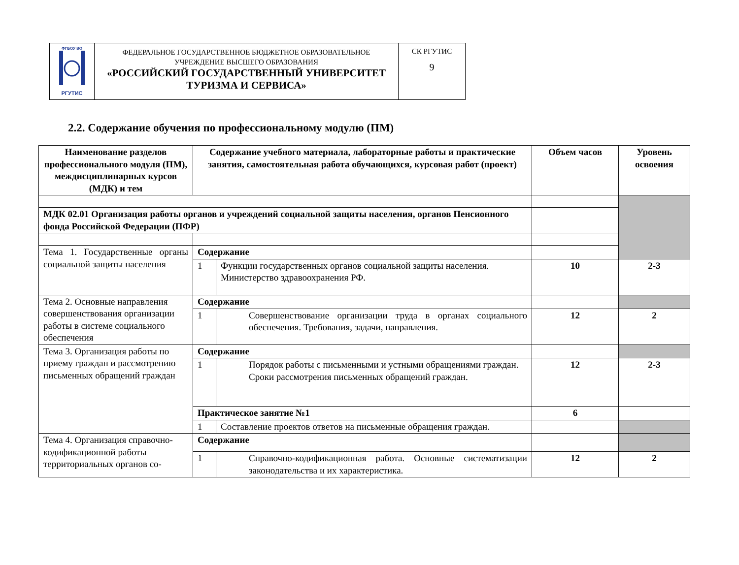| ФГБОУ ВО РГУТИС | ФЕДЕРАЛЬНОЕ ГОСУДАРСТВЕННОЕ БЮДЖЕТНОЕ ОБРАЗОВАТЕЛЬНОЕ УЧРЕЖДЕНИЕ ВЫСШЕГО ОБРАЗОВАНИЯ «РОССИЙСКИЙ ГОСУДАРСТВЕННЫЙ УНИВЕРСИТЕТ ТУРИЗМА И СЕРВИСА» | СК РГУТИС 9 |
2.2. Содержание обучения по профессиональному модулю (ПМ)
| Наименование разделов профессионального модуля (ПМ), междисциплинарных курсов (МДК) и тем | Содержание учебного материала, лабораторные работы и практические занятия, самостоятельная работа обучающихся, курсовая работ (проект) | | Объем часов | Уровень освоения |
| --- | --- | --- | --- | --- |
| МДК 02.01 Организация работы органов и учреждений социальной защиты населения, органов Пенсионного фонда Российской Федерации (ПФР) | | | | |
| Тема 1. Государственные органы социальной защиты населения | Содержание | | | |
| | 1 | Функции государственных органов социальной защиты населения. Министерство здравоохранения РФ. | 10 | 2-3 |
| Тема 2. Основные направления совершенствования организации работы в системе социального обеспечения | Содержание | | | |
| | 1 | Совершенствование организации труда в органах социального обеспечения. Требования, задачи, направления. | 12 | 2 |
| Тема 3. Организация работы по приему граждан и рассмотрению письменных обращений граждан | Содержание | | | |
| | 1 | Порядок работы с письменными и устными обращениями граждан. Сроки рассмотрения письменных обращений граждан. | 12 | 2-3 |
| | Практическое занятие №1 | | 6 | |
| | 1 | Составление проектов ответов на письменные обращения граждан. | | |
| Тема 4. Организация справочно-кодификационной работы территориальных органов со- | Содержание | | | |
| | 1 | Справочно-кодификационная работа. Основные систематизации законодательства и их характеристика. | 12 | 2 |